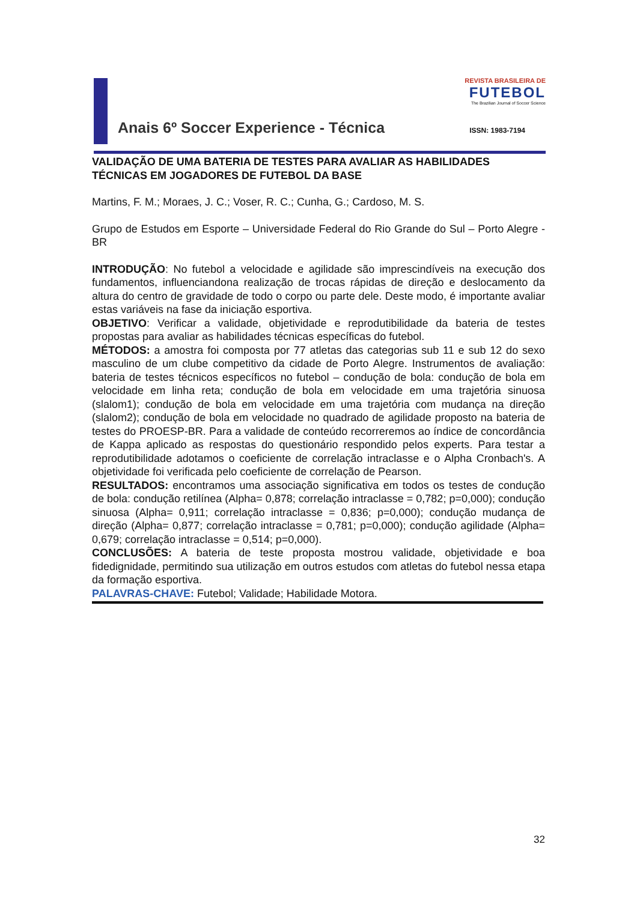REVISTA BRASILEIRA DE
FUTEBOL
The Brazilian Journal of Soccer Science
Anais 6º Soccer Experience - Técnica
ISSN: 1983-7194
VALIDAÇÃO DE UMA BATERIA DE TESTES PARA AVALIAR AS HABILIDADES TÉCNICAS EM JOGADORES DE FUTEBOL DA BASE
Martins, F. M.; Moraes, J. C.; Voser, R. C.; Cunha, G.; Cardoso, M. S.
Grupo de Estudos em Esporte – Universidade Federal do Rio Grande do Sul – Porto Alegre - BR
INTRODUÇÃO: No futebol a velocidade e agilidade são imprescindíveis na execução dos fundamentos, influenciandona realização de trocas rápidas de direção e deslocamento da altura do centro de gravidade de todo o corpo ou parte dele. Deste modo, é importante avaliar estas variáveis na fase da iniciação esportiva.
OBJETIVO: Verificar a validade, objetividade e reprodutibilidade da bateria de testes propostas para avaliar as habilidades técnicas específicas do futebol.
MÉTODOS: a amostra foi composta por 77 atletas das categorias sub 11 e sub 12 do sexo masculino de um clube competitivo da cidade de Porto Alegre. Instrumentos de avaliação: bateria de testes técnicos específicos no futebol – condução de bola: condução de bola em velocidade em linha reta; condução de bola em velocidade em uma trajetória sinuosa (slalom1); condução de bola em velocidade em uma trajetória com mudança na direção (slalom2); condução de bola em velocidade no quadrado de agilidade proposto na bateria de testes do PROESP-BR. Para a validade de conteúdo recorreremos ao índice de concordância de Kappa aplicado as respostas do questionário respondido pelos experts. Para testar a reprodutibilidade adotamos o coeficiente de correlação intraclasse e o Alpha Cronbach's. A objetividade foi verificada pelo coeficiente de correlação de Pearson.
RESULTADOS: encontramos uma associação significativa em todos os testes de condução de bola: condução retilínea (Alpha= 0,878; correlação intraclasse = 0,782; p=0,000); condução sinuosa (Alpha= 0,911; correlação intraclasse = 0,836; p=0,000); condução mudança de direção (Alpha= 0,877; correlação intraclasse = 0,781; p=0,000); condução agilidade (Alpha= 0,679; correlação intraclasse = 0,514; p=0,000).
CONCLUSÕES: A bateria de teste proposta mostrou validade, objetividade e boa fidedignidade, permitindo sua utilização em outros estudos com atletas do futebol nessa etapa da formação esportiva.
PALAVRAS-CHAVE: Futebol; Validade; Habilidade Motora.
32